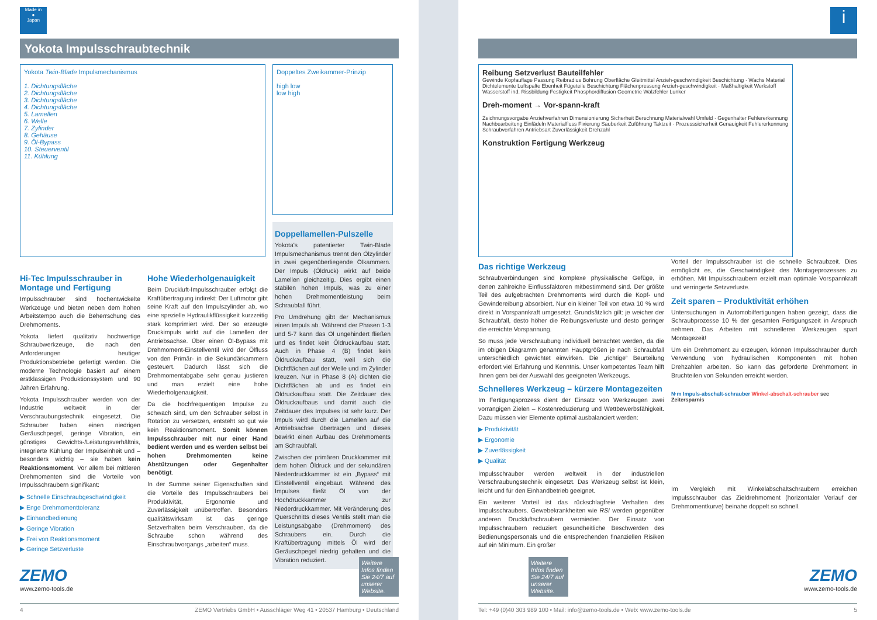Made in
●
Japan
Yokota Impulsschraubtechnik
Yokota Twin-Blade Impulsmechanismus
1. Dichtungsfläche
2. Dichtungsfläche
3. Dichtungsfläche
4. Dichtungsfläche
5. Lamellen
6. Welle
7. Zylinder
8. Gehäuse
9. Öl-Bypass
10. Steuerventil
11. Kühlung
Doppeltes Zweikammer-Prinzip
high low
low high
Doppellamellen-Pulszelle
Yokota's patentierter Twin-Blade Impulsmechanismus trennt den Ölzylinder in zwei gegenüberliegende Ölkammern. Der Impuls (Öldruck) wirkt auf beide Lamellen gleichzeitig. Dies ergibt einen stabilen hohen Impuls, was zu einer hohen Drehmomentleistung beim Schraubfall führt.
Pro Umdrehung gibt der Mechanismus einen Impuls ab. Während der Phasen 1-3 und 5-7 kann das Öl ungehindert fließen und es findet kein Öldruckaufbau statt. Auch in Phase 4 (B) findet kein Öldruckaufbau statt, weil sich die Dichtflächen auf der Welle und im Zylinder kreuzen. Nur in Phase 8 (A) dichten die Dichtflächen ab und es findet ein Öldruckaufbau statt. Die Zeitdauer des Öldruckaufbaus und damit auch die Zeitdauer des Impulses ist sehr kurz. Der Impuls wird durch die Lamellen auf die Antriebsachse übertragen und dieses bewirkt einen Aufbau des Drehmoments am Schraubfall.
Zwischen der primären Druckkammer mit dem hohen Öldruck und der sekundären Niederdruckkammer ist ein „Bypass“ mit Einstellventil eingebaut. Während des Impulses fließt Öl von der Hochdruckkammer zur Niederdruckkammer. Mit Veränderung des Querschnitts dieses Ventils stellt man die Leistungsabgabe (Drehmoment) des Schraubers ein. Durch die Kraftübertragung mittels Öl wird der Geräuschpegel niedrig gehalten und die Vibration reduziert.
Hi-Tec Impulsschrauber in Montage und Fertigung
Impulsschrauber sind hochentwickelte Werkzeuge und bieten neben dem hohen Arbeitstempo auch die Beherrschung des Drehmoments.
Yokota liefert qualitativ hochwertige Schraubwerkzeuge, die nach den Anforderungen heutiger Produktionsbetriebe gefertigt werden. Die moderne Technologie basiert auf einem erstklassigen Produktionssystem und 90 Jahren Erfahrung.
Yokota Impulsschrauber werden von der Industrie weltweit in der Verschraubungstechnik eingesetzt. Die Schrauber haben einen niedrigen Geräuschpegel, geringe Vibration, ein günstiges Gewichts-/Leistungsverhältnis, integrierte Kühlung der Impulseinheit und – besonders wichtig – sie haben kein Reaktionsmoment. Vor allem bei mittleren Drehmomenten sind die Vorteile von Impulsschraubern signifikant:
▶ Schnelle Einschraubgeschwindigkeit
▶ Enge Drehmomenttoleranz
▶ Einhandbedienung
▶ Geringe Vibration
▶ Frei von Reaktionsmoment
▶ Geringe Setzverluste
Hohe Wiederholgenauigkeit
Beim Druckluft-Impulsschrauber erfolgt die Kraftübertragung indirekt: Der Luftmotor gibt seine Kraft auf den Impulszylinder ab, wo eine spezielle Hydraulikflüssigkeit kurzzeitig stark komprimiert wird. Der so erzeugte Druckimpuls wirkt auf die Lamellen der Antriebsachse. Über einen Öl-Bypass mit Drehmoment-Einstellventil wird der Ölfluss von den Primär- in die Sekundärkammern gesteuert. Dadurch lässt sich die Drehmomentabgabe sehr genau justieren und man erzielt eine hohe Wiederholgenauigkeit.
Da die hochfrequentigen Impulse zu schwach sind, um den Schrauber selbst in Rotation zu versetzen, entsteht so gut wie kein Reaktionsmoment. Somit können Impulsschrauber mit nur einer Hand bedient werden und es werden selbst bei hohen Drehmomenten keine Abstützungen oder Gegenhalter benötigt.
In der Summe seiner Eigenschaften sind die Vorteile des Impulsschraubers bei Produktivität, Ergonomie und Zuverlässigkeit unübertroffen. Besonders qualitätswirksam ist das geringe Setzverhalten beim Verschrauben, da die Schraube schon während des Einschraubvorgangs „arbeiten“ muss.
ZEMO
www.zemo-tools.de
Weitere Infos finden Sie 24/7 auf unserer Website.
4 ZEMO Vertriebs GmbH • Ausschläger Weg 41 • 20537 Hamburg • Deutschland
i
Reibung Setzverlust Bauteilfehler
Gewinde Kopfauflage Passung Reibradius Bohrung Oberfläche Gleitmittel Anzieh-geschwindigkeit Beschichtung · Wachs Material Dichtelemente Luftspalte Ebenheit Fügeteile Beschichtung Flächenpressung Anzieh-geschwindigkeit · Maßhaltigkeit Werkstoff Wasserstoff ind. Rissbildung Festigkeit Phosphordiffusion Geometrie Walzfehler Lunker
Dreh-moment → Vor-spann-kraft
Zeichnungsvorgabe Anziehverfahren Dimensionierung Sicherheit Berechnung Materialwahl Umfeld · Gegenhalter Fehlererkennung Nachbearbeitung Einfädeln Materialfluss Fixierung Sauberkeit Zuführung Taktzeit · Prozesssicherheit Genauigkeit Fehlererkennung Schraubverfahren Antriebsart Zuverlässigkeit Drehzahl
Konstruktion Fertigung Werkzeug
Das richtige Werkzeug
Schraubverbindungen sind komplexe physikalische Gefüge, in denen zahlreiche Einflussfaktoren mitbestimmend sind. Der größte Teil des aufgebrachten Drehmoments wird durch die Kopf- und Gewindereibung absorbiert. Nur ein kleiner Teil von etwa 10 % wird direkt in Vorspannkraft umgesetzt. Grundsätzlich gilt: je weicher der Schraubfall, desto höher die Reibungsverluste und desto geringer die erreichte Vorspannung.
So muss jede Verschraubung individuell betrachtet werden, da die im obigen Diagramm genannten Hauptgrößen je nach Schraubfall unterschiedlich gewichtet einwirken. Die „richtige“ Beurteilung erfordert viel Erfahrung und Kenntnis. Unser kompetentes Team hilft Ihnen gern bei der Auswahl des geeigneten Werkzeugs.
Schnelleres Werkzeug – kürzere Montagezeiten
Im Fertigungsprozess dient der Einsatz von Werkzeugen zwei vorrangigen Zielen – Kostenreduzierung und Wettbewerbsfähigkeit. Dazu müssen vier Elemente optimal ausbalanciert werden:
▶ Produktivität
▶ Ergonomie
▶ Zuverlässigkeit
▶ Qualität
Impulsschrauber werden weltweit in der industriellen Verschraubungstechnik eingesetzt. Das Werkzeug selbst ist klein, leicht und für den Einhandbetrieb geeignet.
Ein weiterer Vorteil ist das rückschlagfreie Verhalten des Impulsschraubers. Gewebekrankheiten wie RSI werden gegenüber anderen Druckluftschraubern vermieden. Der Einsatz von Impulsschraubern reduziert gesundheitliche Beschwerden des Bedienungspersonals und die entsprechenden finanziellen Risiken auf ein Minimum. Ein großer
Vorteil der Impulsschrauber ist die schnelle Schraubzeit. Dies ermöglicht es, die Geschwindigkeit des Montageprozesses zu erhöhen. Mit Impulsschraubern erzielt man optimale Vorspannkraft und verringerte Setzverluste.
Zeit sparen – Produktivität erhöhen
Untersuchungen in Automobilfertigungen haben gezeigt, dass die Schraubprozesse 10 % der gesamten Fertigungszeit in Anspruch nehmen. Das Arbeiten mit schnelleren Werkzeugen spart Montagezeit!
Um ein Drehmoment zu erzeugen, können Impulsschrauber durch Verwendung von hydraulischen Komponenten mit hohen Drehzahlen arbeiten. So kann das geforderte Drehmoment in Bruchteilen von Sekunden erreicht werden.
N·m Impuls-abschalt-schrauber Winkel-abschalt-schrauber sec Zeitersparnis
Im Vergleich mit Winkelabschaltschraubern erreichen Impulsschrauber das Zieldrehmoment (horizontaler Verlauf der Drehmomentkurve) beinahe doppelt so schnell.
Weitere Infos finden Sie 24/7 auf unserer Website.
ZEMO
www.zemo-tools.de
Tel: +49 (0)40 303 989 100 • Mail: info@zemo-tools.de • Web: www.zemo-tools.de 5